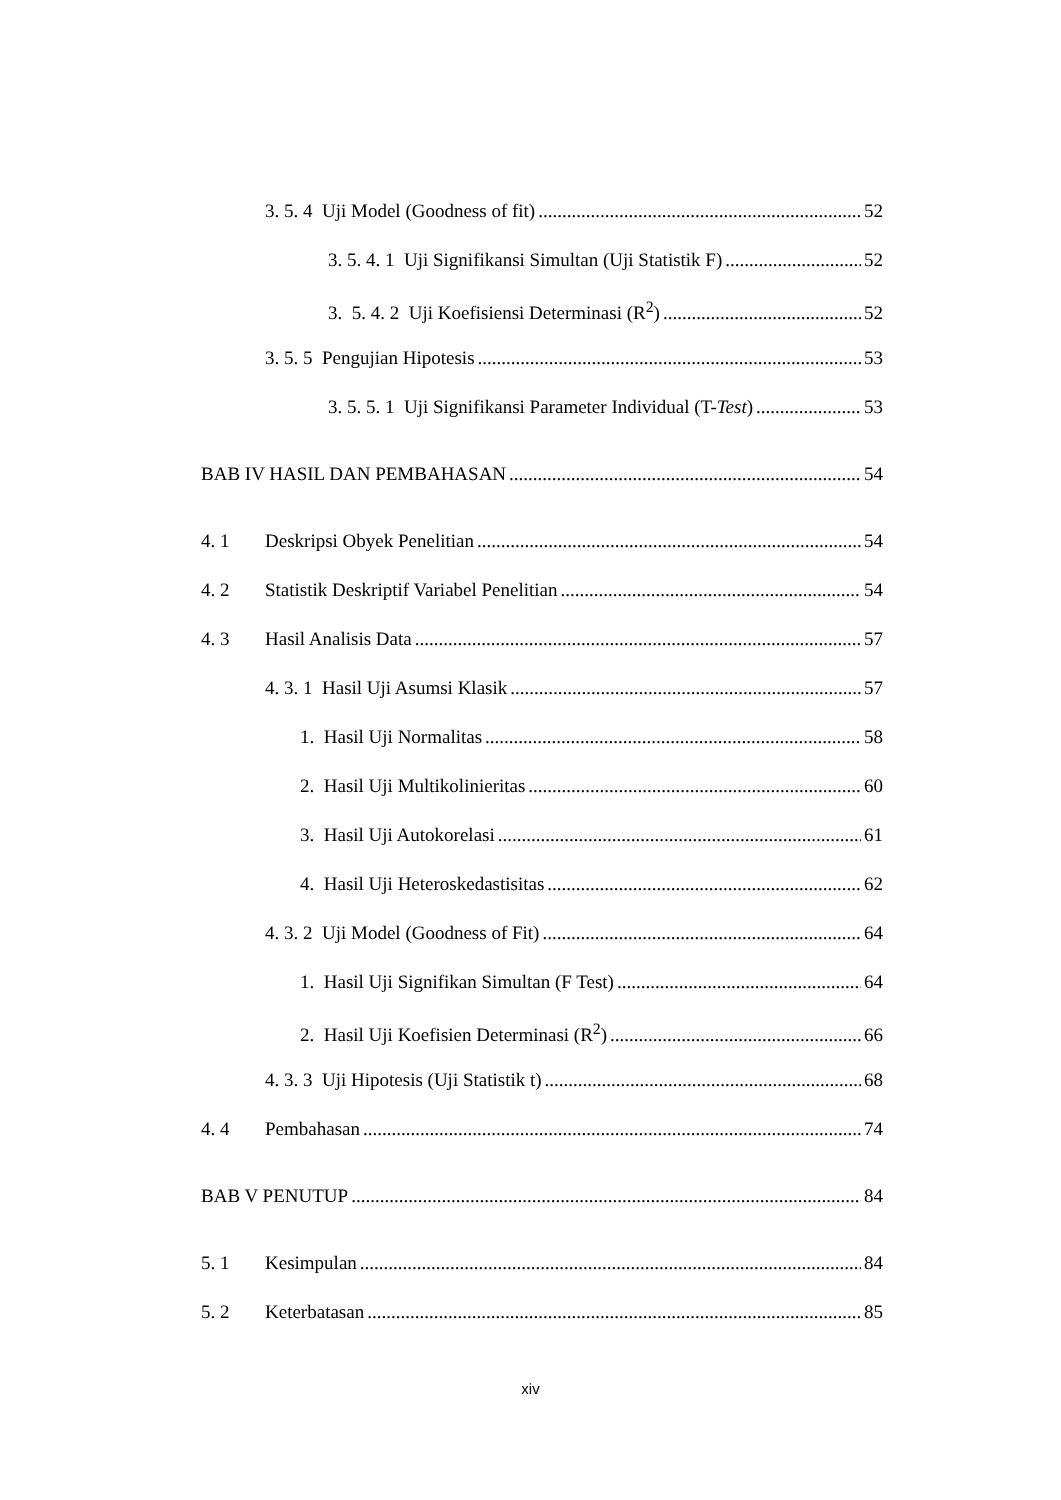3. 5. 4 Uji Model (Goodness of fit) 52
3. 5. 4. 1 Uji Signifikansi Simultan (Uji Statistik F) 52
3. 5. 4. 2 Uji Koefisiensi Determinasi (R<sup>2</sup>) 52
3. 5. 5 Pengujian Hipotesis 53
3. 5. 5. 1 Uji Signifikansi Parameter Individual (T-Test) 53
BAB IV HASIL DAN PEMBAHASAN 54
4. 1 Deskripsi Obyek Penelitian 54
4. 2 Statistik Deskriptif Variabel Penelitian 54
4. 3 Hasil Analisis Data 57
4. 3. 1 Hasil Uji Asumsi Klasik 57
1. Hasil Uji Normalitas 58
2. Hasil Uji Multikolinieritas 60
3. Hasil Uji Autokorelasi 61
4. Hasil Uji Heteroskedastisitas 62
4. 3. 2 Uji Model (Goodness of Fit) 64
1. Hasil Uji Signifikan Simultan (F Test) 64
2. Hasil Uji Koefisien Determinasi (R<sup>2</sup>) 66
4. 3. 3 Uji Hipotesis (Uji Statistik t) 68
4. 4 Pembahasan 74
BAB V PENUTUP 84
5. 1 Kesimpulan 84
5. 2 Keterbatasan 85
xiv